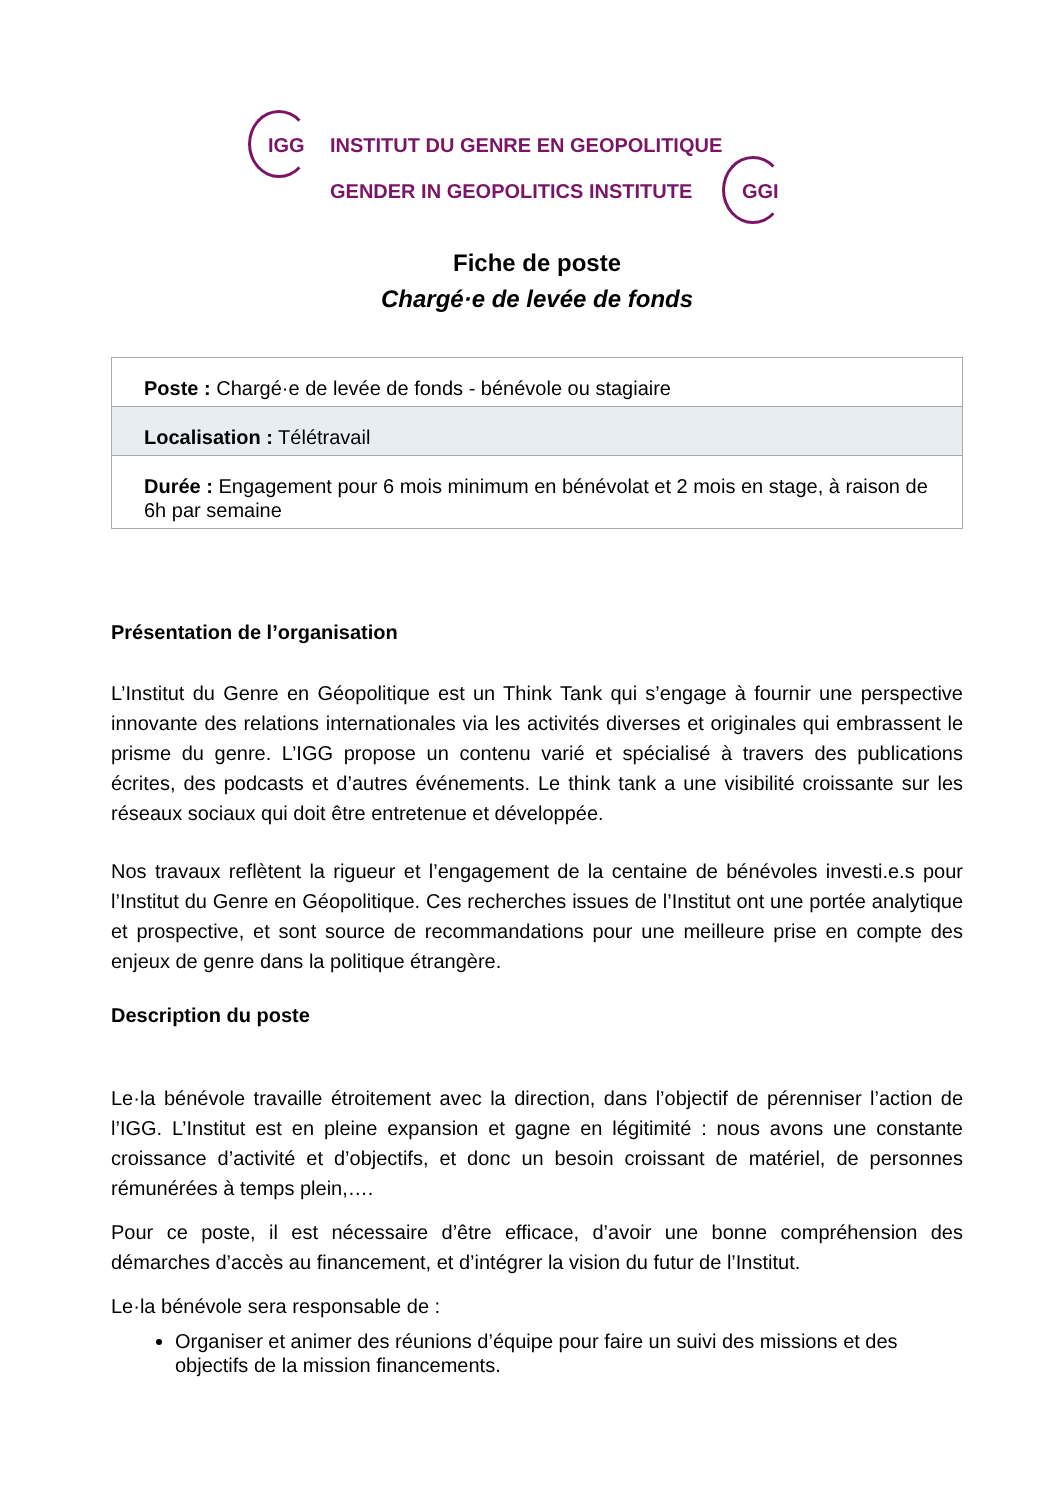IGG INSTITUT DU GENRE EN GEOPOLITIQUE
GENDER IN GEOPOLITICS INSTITUTE GGI
Fiche de poste
Chargé·e de levée de fonds
| Poste : Chargé·e de levée de fonds - bénévole ou stagiaire |
| Localisation : Télétravail |
| Durée : Engagement pour 6 mois minimum en bénévolat et 2 mois en stage, à raison de 6h par semaine |
Présentation de l’organisation
L’Institut du Genre en Géopolitique est un Think Tank qui s’engage à fournir une perspective innovante des relations internationales via les activités diverses et originales qui embrassent le prisme du genre. L’IGG propose un contenu varié et spécialisé à travers des publications écrites, des podcasts et d’autres événements. Le think tank a une visibilité croissante sur les réseaux sociaux qui doit être entretenue et développée.
Nos travaux reflètent la rigueur et l’engagement de la centaine de bénévoles investi.e.s pour l’Institut du Genre en Géopolitique. Ces recherches issues de l’Institut ont une portée analytique et prospective, et sont source de recommandations pour une meilleure prise en compte des enjeux de genre dans la politique étrangère.
Description du poste
Le·la bénévole travaille étroitement avec la direction, dans l’objectif de pérenniser l’action de l’IGG. L’Institut est en pleine expansion et gagne en légitimité : nous avons une constante croissance d’activité et d’objectifs, et donc un besoin croissant de matériel, de personnes rémunérées à temps plein,….
Pour ce poste, il est nécessaire d’être efficace, d’avoir une bonne compréhension des démarches d’accès au financement, et d’intégrer la vision du futur de l’Institut.
Le·la bénévole sera responsable de :
Organiser et animer des réunions d’équipe pour faire un suivi des missions et des objectifs de la mission financements.